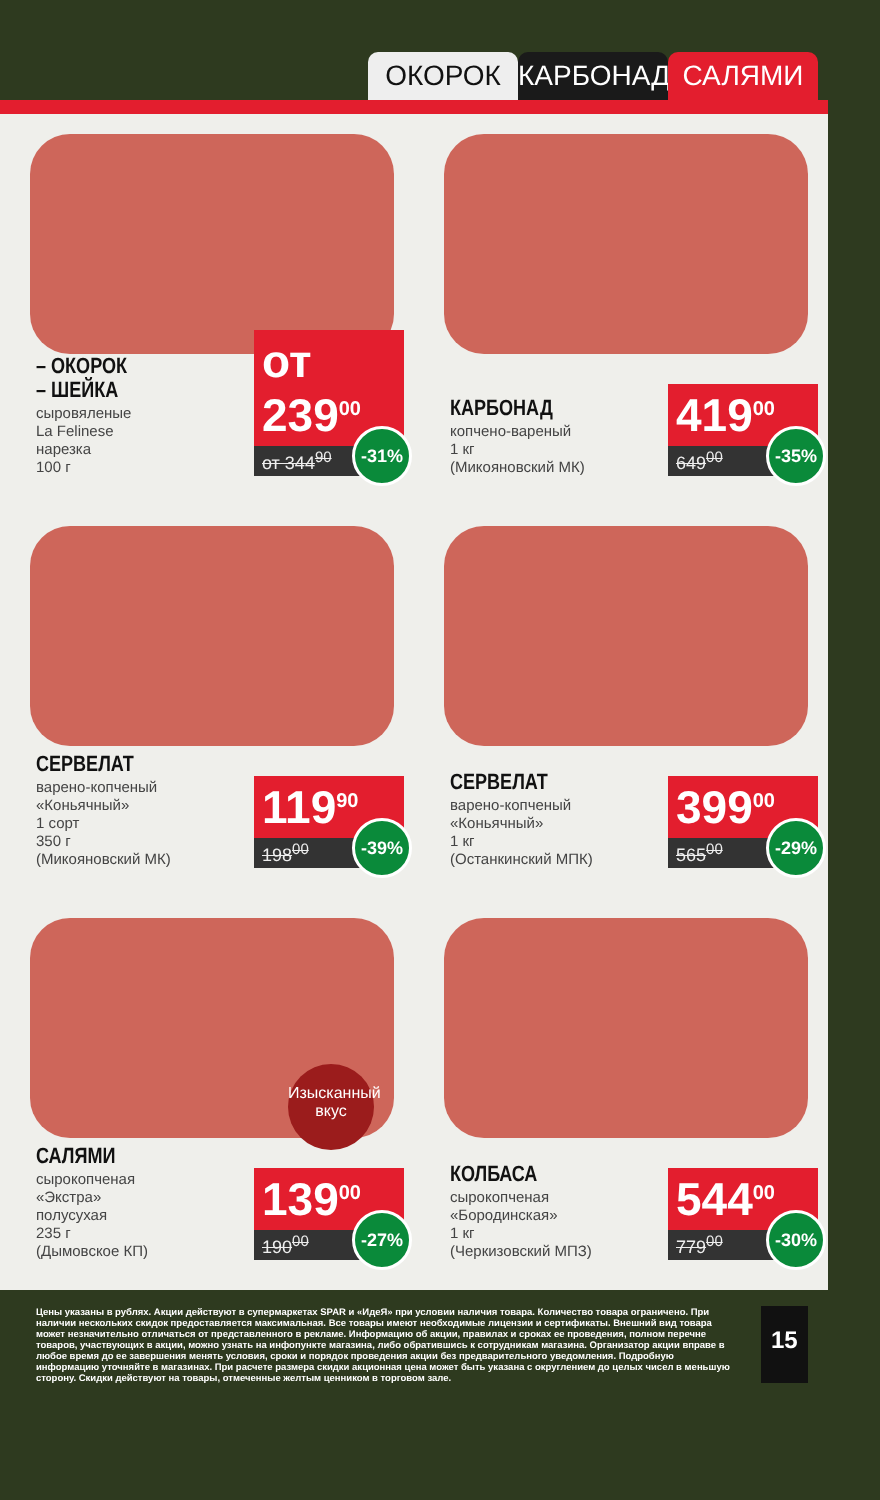ОКОРОК КАРБОНАД САЛЯМИ
– ОКОРОК
– ШЕЙКА
сыровяленые
La Felinese
нарезка
100 г
от 239<sup>00</sup>
от 344<sup>90</sup>
-31%
КАРБОНАД
копчено-вареный
1 кг
(Микояновский МК)
419<sup>00</sup>
649<sup>00</sup>
-35%
СЕРВЕЛАТ
варено-копченый
«Коньячный»
1 сорт
350 г
(Микояновский МК)
119<sup>90</sup>
198<sup>00</sup>
-39%
СЕРВЕЛАТ
варено-копченый
«Коньячный»
1 кг
(Останкинский МПК)
399<sup>00</sup>
565<sup>00</sup>
-29%
Изысканный вкус
САЛЯМИ
сырокопченая
«Экстра»
полусухая
235 г
(Дымовское КП)
139<sup>00</sup>
190<sup>00</sup>
-27%
КОЛБАСА
сырокопченая
«Бородинская»
1 кг
(Черкизовский МПЗ)
544<sup>00</sup>
779<sup>00</sup>
-30%
Цены указаны в рублях. Акции действуют в супермаркетах SPAR и «ИдеЯ» при условии наличия товара. Количество товара ограничено. При наличии нескольких скидок предоставляется максимальная. Все товары имеют необходимые лицензии и сертификаты. Внешний вид товара может незначительно отличаться от представленного в рекламе. Информацию об акции, правилах и сроках ее проведения, полном перечне товаров, участвующих в акции, можно узнать на инфопункте магазина, либо обратившись к сотрудникам магазина. Организатор акции вправе в любое время до ее завершения менять условия, сроки и порядок проведения акции без предварительного уведомления. Подробную информацию уточняйте в магазинах. При расчете размера скидки акционная цена может быть указана с округлением до целых чисел в меньшую сторону. Скидки действуют на товары, отмеченные желтым ценником в торговом зале.
15